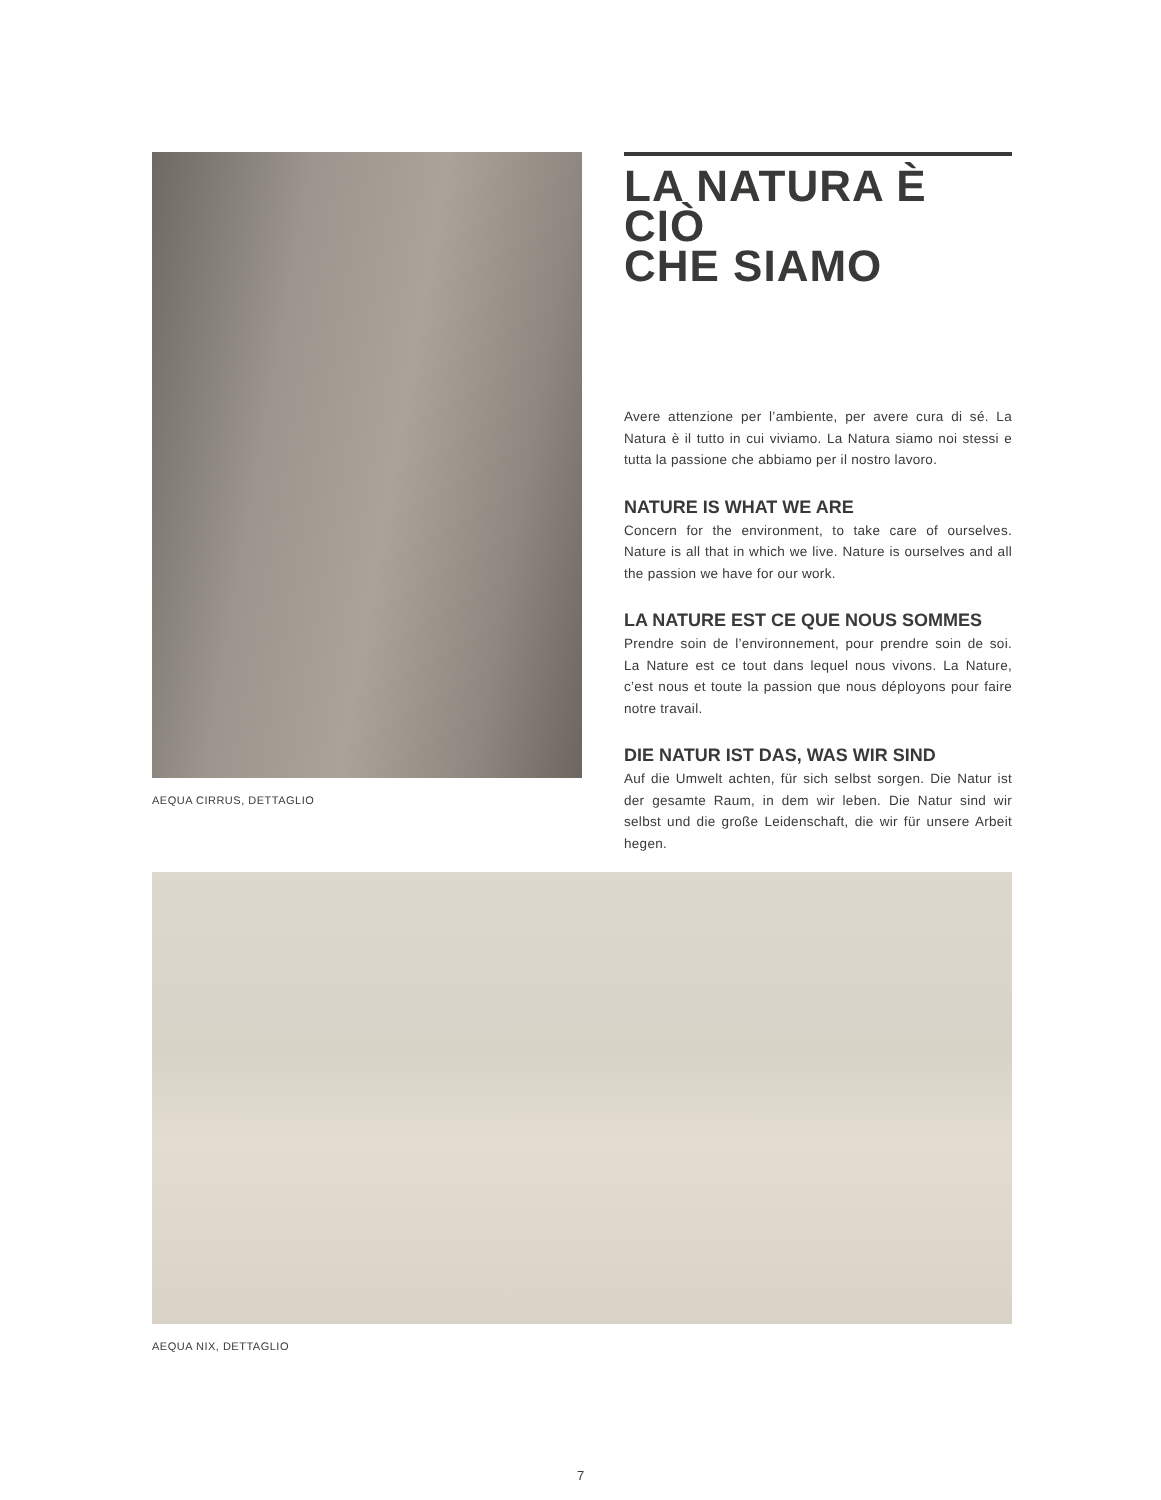AEQUA CIRRUS, DETTAGLIO
LA NATURA È CIÒ
CHE SIAMO
Avere attenzione per l’ambiente, per avere cura di sé. La Natura è il tutto in cui viviamo. La Natura siamo noi stessi e tutta la passione che abbiamo per il nostro lavoro.
NATURE IS WHAT WE ARE
Concern for the environment, to take care of ourselves. Nature is all that in which we live. Nature is ourselves and all the passion we have for our work.
LA NATURE EST CE QUE NOUS SOMMES
Prendre soin de l’environnement, pour prendre soin de soi. La Nature est ce tout dans lequel nous vivons. La Nature, c’est nous et toute la passion que nous déployons pour faire notre travail.
DIE NATUR IST DAS, WAS WIR SIND
Auf die Umwelt achten, für sich selbst sorgen. Die Natur ist der gesamte Raum, in dem wir leben. Die Natur sind wir selbst und die große Leidenschaft, die wir für unsere Arbeit hegen.
AEQUA NIX, DETTAGLIO
7